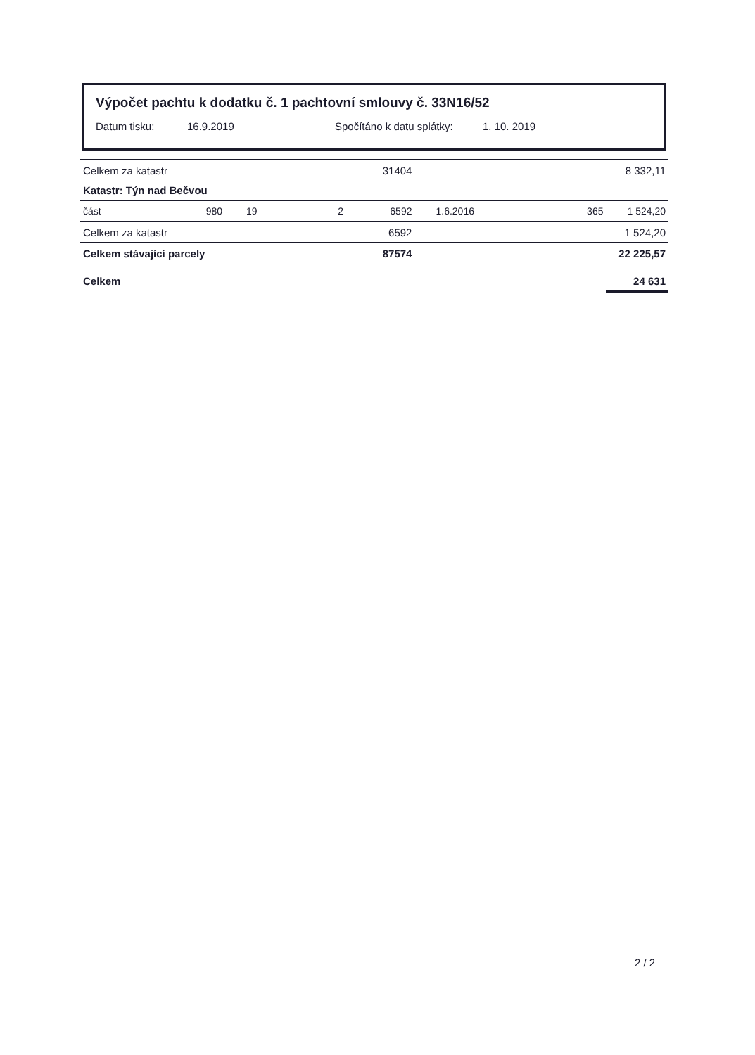Výpočet pachtu k dodatku č. 1 pachtovní smlouvy č. 33N16/52
Datum tisku: 16.9.2019 Spočítáno k datu splátky: 1. 10. 2019
| Celkem za katastr | | | | | 31404 | | | 8 332,11 |
| Katastr: Týn nad Bečvou | | | | | | | | |
| část | 980 | 19 | 2 | | 6592 | 1.6.2016 | 365 | 1 524,20 |
| Celkem za katastr | | | | | 6592 | | | 1 524,20 |
| Celkem stávající parcely | | | | | 87574 | | | 22 225,57 |
| Celkem | | | | | | | | 24 631 |
2 / 2